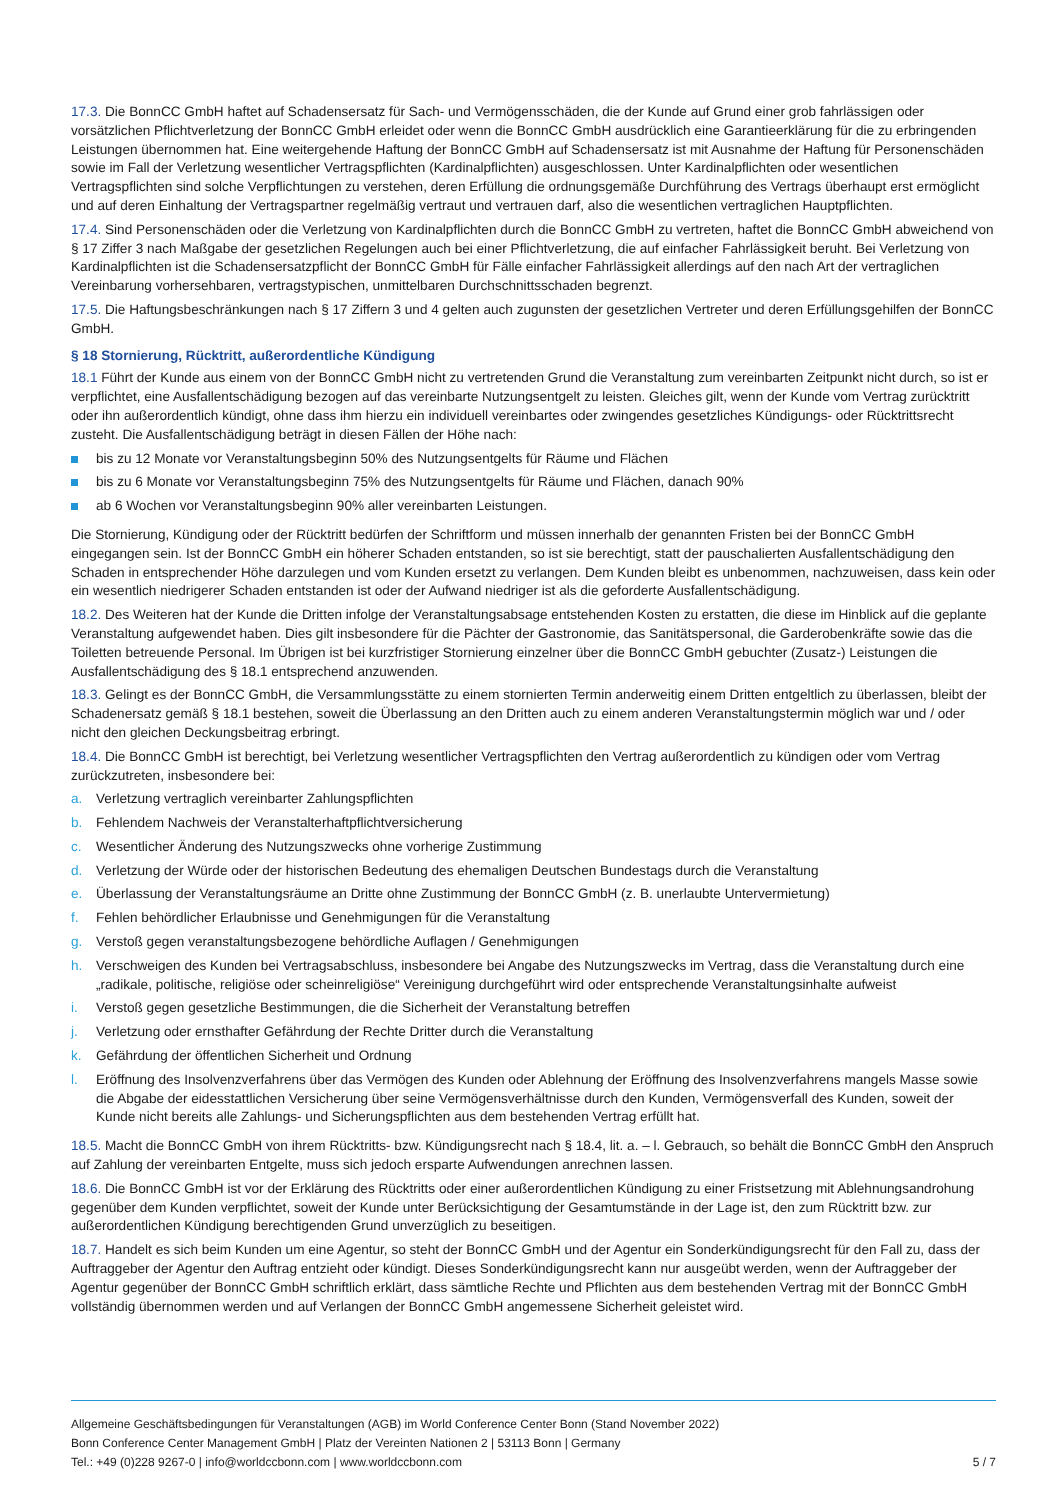17.3. Die BonnCC GmbH haftet auf Schadensersatz für Sach- und Vermögensschäden, die der Kunde auf Grund einer grob fahrlässigen oder vorsätzlichen Pflichtverletzung der BonnCC GmbH erleidet oder wenn die BonnCC GmbH ausdrücklich eine Garantieerklärung für die zu erbringenden Leistungen übernommen hat. Eine weitergehende Haftung der BonnCC GmbH auf Schadensersatz ist mit Ausnahme der Haftung für Personenschäden sowie im Fall der Verletzung wesentlicher Vertragspflichten (Kardinalpflichten) ausgeschlossen. Unter Kardinalpflichten oder wesentlichen Vertragspflichten sind solche Verpflichtungen zu verstehen, deren Erfüllung die ordnungsgemäße Durchführung des Vertrags überhaupt erst ermöglicht und auf deren Einhaltung der Vertragspartner regelmäßig vertraut und vertrauen darf, also die wesentlichen vertraglichen Hauptpflichten.
17.4. Sind Personenschäden oder die Verletzung von Kardinalpflichten durch die BonnCC GmbH zu vertreten, haftet die BonnCC GmbH abweichend von § 17 Ziffer 3 nach Maßgabe der gesetzlichen Regelungen auch bei einer Pflichtverletzung, die auf einfacher Fahrlässigkeit beruht. Bei Verletzung von Kardinalpflichten ist die Schadensersatzpflicht der BonnCC GmbH für Fälle einfacher Fahrlässigkeit allerdings auf den nach Art der vertraglichen Vereinbarung vorhersehbaren, vertragstypischen, unmittelbaren Durchschnittsschaden begrenzt.
17.5. Die Haftungsbeschränkungen nach § 17 Ziffern 3 und 4 gelten auch zugunsten der gesetzlichen Vertreter und deren Erfüllungsgehilfen der BonnCC GmbH.
§ 18 Stornierung, Rücktritt, außerordentliche Kündigung
18.1 Führt der Kunde aus einem von der BonnCC GmbH nicht zu vertretenden Grund die Veranstaltung zum vereinbarten Zeitpunkt nicht durch, so ist er verpflichtet, eine Ausfallentschädigung bezogen auf das vereinbarte Nutzungsentgelt zu leisten. Gleiches gilt, wenn der Kunde vom Vertrag zurücktritt oder ihn außerordentlich kündigt, ohne dass ihm hierzu ein individuell vereinbartes oder zwingendes gesetzliches Kündigungs- oder Rücktrittsrecht zusteht. Die Ausfallentschädigung beträgt in diesen Fällen der Höhe nach:
bis zu 12 Monate vor Veranstaltungsbeginn 50% des Nutzungsentgelts für Räume und Flächen
bis zu 6 Monate vor Veranstaltungsbeginn 75% des Nutzungsentgelts für Räume und Flächen, danach 90%
ab 6 Wochen vor Veranstaltungsbeginn 90% aller vereinbarten Leistungen.
Die Stornierung, Kündigung oder der Rücktritt bedürfen der Schriftform und müssen innerhalb der genannten Fristen bei der BonnCC GmbH eingegangen sein. Ist der BonnCC GmbH ein höherer Schaden entstanden, so ist sie berechtigt, statt der pauschalierten Ausfallentschädigung den Schaden in entsprechender Höhe darzulegen und vom Kunden ersetzt zu verlangen. Dem Kunden bleibt es unbenommen, nachzuweisen, dass kein oder ein wesentlich niedrigerer Schaden entstanden ist oder der Aufwand niedriger ist als die geforderte Ausfallentschädigung.
18.2. Des Weiteren hat der Kunde die Dritten infolge der Veranstaltungsabsage entstehenden Kosten zu erstatten, die diese im Hinblick auf die geplante Veranstaltung aufgewendet haben. Dies gilt insbesondere für die Pächter der Gastronomie, das Sanitätspersonal, die Garderobenkräfte sowie das die Toiletten betreuende Personal. Im Übrigen ist bei kurzfristiger Stornierung einzelner über die BonnCC GmbH gebuchter (Zusatz-) Leistungen die Ausfallentschädigung des § 18.1 entsprechend anzuwenden.
18.3. Gelingt es der BonnCC GmbH, die Versammlungsstätte zu einem stornierten Termin anderweitig einem Dritten entgeltlich zu überlassen, bleibt der Schadenersatz gemäß § 18.1 bestehen, soweit die Überlassung an den Dritten auch zu einem anderen Veranstaltungstermin möglich war und / oder nicht den gleichen Deckungsbeitrag erbringt.
18.4. Die BonnCC GmbH ist berechtigt, bei Verletzung wesentlicher Vertragspflichten den Vertrag außerordentlich zu kündigen oder vom Vertrag zurückzutreten, insbesondere bei:
a. Verletzung vertraglich vereinbarter Zahlungspflichten
b. Fehlendem Nachweis der Veranstalterhaftpflichtversicherung
c. Wesentlicher Änderung des Nutzungszwecks ohne vorherige Zustimmung
d. Verletzung der Würde oder der historischen Bedeutung des ehemaligen Deutschen Bundestags durch die Veranstaltung
e. Überlassung der Veranstaltungsräume an Dritte ohne Zustimmung der BonnCC GmbH (z. B. unerlaubte Untervermietung)
f. Fehlen behördlicher Erlaubnisse und Genehmigungen für die Veranstaltung
g. Verstoß gegen veranstaltungsbezogene behördliche Auflagen / Genehmigungen
h. Verschweigen des Kunden bei Vertragsabschluss, insbesondere bei Angabe des Nutzungszwecks im Vertrag, dass die Veranstaltung durch eine „radikale, politische, religiöse oder scheinreligiöse“ Vereinigung durchgeführt wird oder entsprechende Veranstaltungsinhalte aufweist
i. Verstoß gegen gesetzliche Bestimmungen, die die Sicherheit der Veranstaltung betreffen
j. Verletzung oder ernsthafter Gefährdung der Rechte Dritter durch die Veranstaltung
k. Gefährdung der öffentlichen Sicherheit und Ordnung
l. Eröffnung des Insolvenzverfahrens über das Vermögen des Kunden oder Ablehnung der Eröffnung des Insolvenzverfahrens mangels Masse sowie die Abgabe der eidesstattlichen Versicherung über seine Vermögensverhältnisse durch den Kunden, Vermögensverfall des Kunden, soweit der Kunde nicht bereits alle Zahlungs- und Sicherungspflichten aus dem bestehenden Vertrag erfüllt hat.
18.5. Macht die BonnCC GmbH von ihrem Rücktritts- bzw. Kündigungsrecht nach § 18.4, lit. a. – l. Gebrauch, so behält die BonnCC GmbH den Anspruch auf Zahlung der vereinbarten Entgelte, muss sich jedoch ersparte Aufwendungen anrechnen lassen.
18.6. Die BonnCC GmbH ist vor der Erklärung des Rücktritts oder einer außerordentlichen Kündigung zu einer Fristsetzung mit Ablehnungsandrohung gegenüber dem Kunden verpflichtet, soweit der Kunde unter Berücksichtigung der Gesamtumstände in der Lage ist, den zum Rücktritt bzw. zur außerordentlichen Kündigung berechtigenden Grund unverzüglich zu beseitigen.
18.7. Handelt es sich beim Kunden um eine Agentur, so steht der BonnCC GmbH und der Agentur ein Sonderkündigungsrecht für den Fall zu, dass der Auftraggeber der Agentur den Auftrag entzieht oder kündigt. Dieses Sonderkündigungsrecht kann nur ausgeübt werden, wenn der Auftraggeber der Agentur gegenüber der BonnCC GmbH schriftlich erklärt, dass sämtliche Rechte und Pflichten aus dem bestehenden Vertrag mit der BonnCC GmbH vollständig übernommen werden und auf Verlangen der BonnCC GmbH angemessene Sicherheit geleistet wird.
Allgemeine Geschäftsbedingungen für Veranstaltungen (AGB) im World Conference Center Bonn (Stand November 2022)
Bonn Conference Center Management GmbH | Platz der Vereinten Nationen 2 | 53113 Bonn | Germany
Tel.: +49 (0)228 9267-0 | info@worldccbonn.com | www.worldccbonn.com 5 / 7